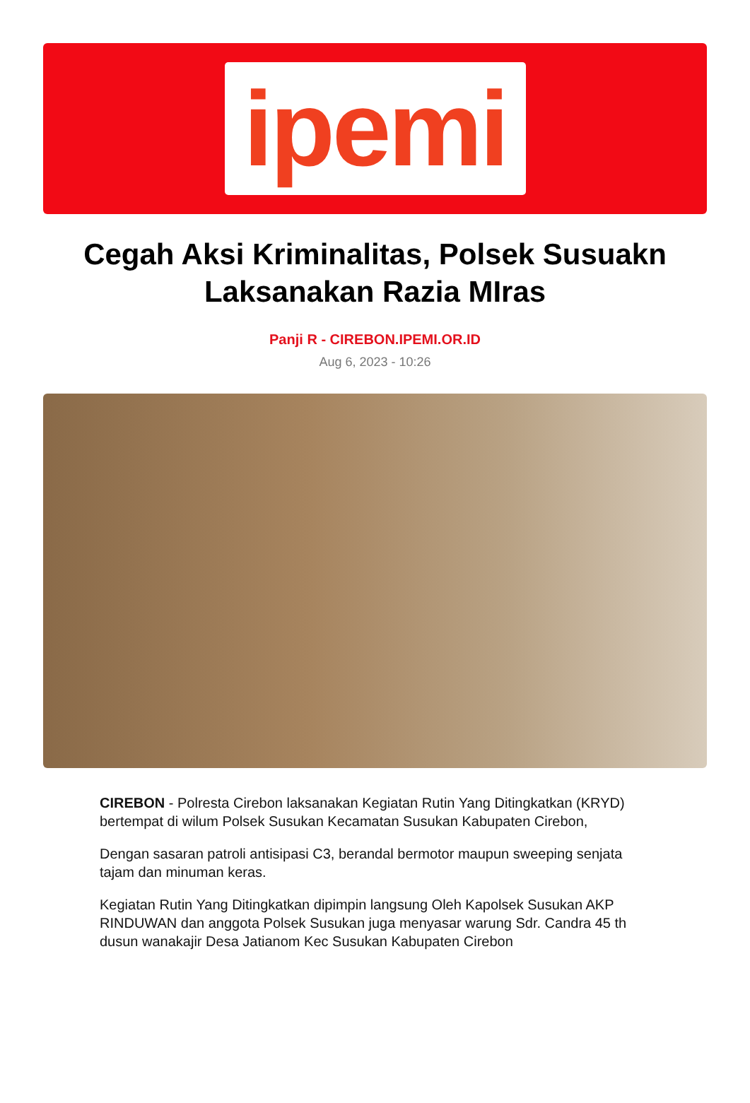ipemi
Cegah Aksi Kriminalitas, Polsek Susuakn Laksanakan Razia MIras
Panji R - CIREBON.IPEMI.OR.ID
Aug 6, 2023 - 10:26
CIREBON - Polresta Cirebon laksanakan Kegiatan Rutin Yang Ditingkatkan (KRYD) bertempat di wilum Polsek Susukan Kecamatan Susukan Kabupaten Cirebon,
Dengan sasaran patroli antisipasi C3, berandal bermotor maupun sweeping senjata tajam dan minuman keras.
Kegiatan Rutin Yang Ditingkatkan dipimpin langsung Oleh Kapolsek Susukan AKP RINDUWAN dan anggota Polsek Susukan juga menyasar warung Sdr. Candra 45 th dusun wanakajir Desa Jatianom Kec Susukan Kabupaten Cirebon